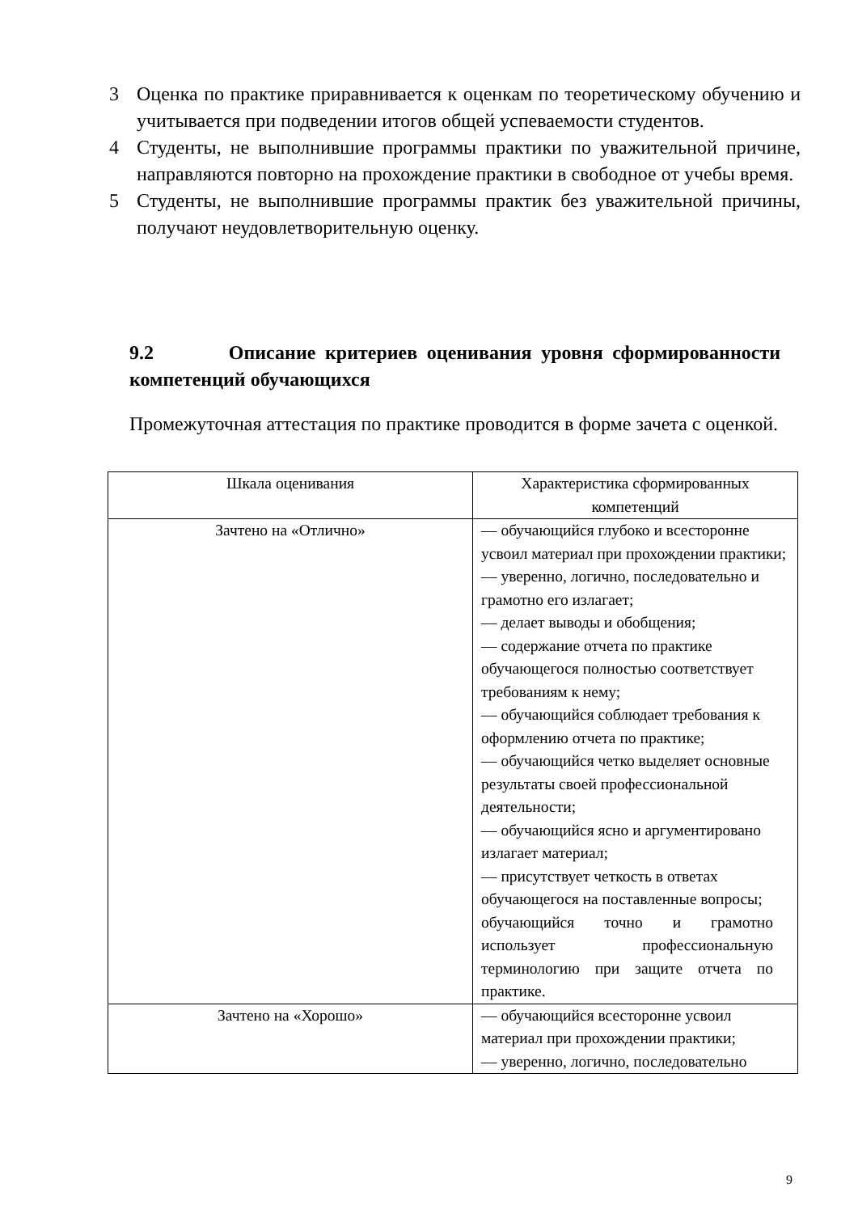3 Оценка по практике приравнивается к оценкам по теоретическому обучению и учитывается при подведении итогов общей успеваемости студентов.
4 Студенты, не выполнившие программы практики по уважительной причине, направляются повторно на прохождение практики в свободное от учебы время.
5 Студенты, не выполнившие программы практик без уважительной причины, получают неудовлетворительную оценку.
9.2 Описание критериев оценивания уровня сформированности компетенций обучающихся
Промежуточная аттестация по практике проводится в форме зачета с оценкой.
| Шкала оценивания | Характеристика сформированных компетенций |
| --- | --- |
| Зачтено на «Отлично» | — обучающийся глубоко и всесторонне усвоил материал при прохождении практики; — уверенно, логично, последовательно и грамотно его излагает; — делает выводы и обобщения; — содержание отчета по практике обучающегося полностью соответствует требованиям к нему; — обучающийся соблюдает требования к оформлению отчета по практике; — обучающийся четко выделяет основные результаты своей профессиональной деятельности; — обучающийся ясно и аргументировано излагает материал; — присутствует четкость в ответах обучающегося на поставленные вопросы; обучающийся точно и грамотно использует профессиональную терминологию при защите отчета по практике. |
| Зачтено на «Хорошо» | — обучающийся всесторонне усвоил материал при прохождении практики; — уверенно, логично, последовательно |
9